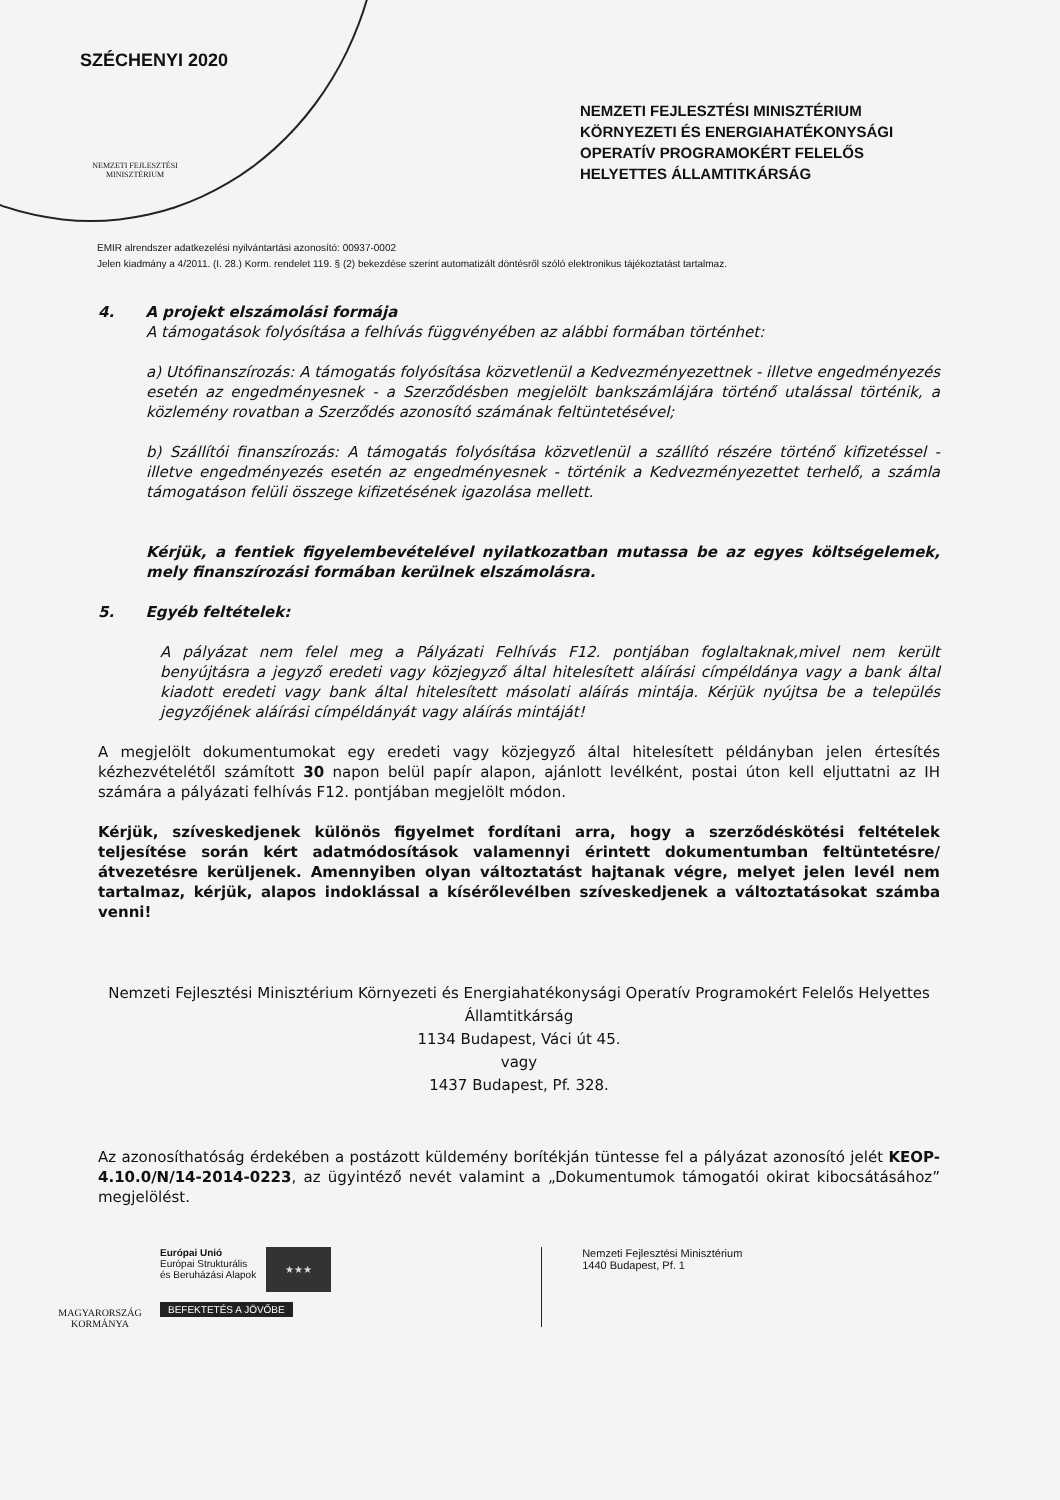SZÉCHENYI 2020
NEMZETI FEJLESZTÉSI MINISZTÉRIUM
NEMZETI FEJLESZTÉSI MINISZTÉRIUM KÖRNYEZETI ÉS ENERGIAHATÉKONYSÁGI OPERATÍV PROGRAMOKÉRT FELELŐS HELYETTES ÁLLAMTITKÁRSÁG
EMIR alrendszer adatkezelési nyilvántartási azonosító: 00937-0002
Jelen kiadmány a 4/2011. (I. 28.) Korm. rendelet 119. § (2) bekezdése szerint automatizált döntésről szóló elektronikus tájékoztatást tartalmaz.
4. A projekt elszámolási formája
A támogatások folyósítása a felhívás függvényében az alábbi formában történhet:
a) Utófinanszírozás: A támogatás folyósítása közvetlenül a Kedvezményezettnek - illetve engedményezés esetén az engedményesnek - a Szerződésben megjelölt bankszámlájára történő utalással történik, a közlemény rovatban a Szerződés azonosító számának feltüntetésével;
b) Szállítói finanszírozás: A támogatás folyósítása közvetlenül a szállító részére történő kifizetéssel - illetve engedményezés esetén az engedményesnek - történik a Kedvezményezettet terhelő, a számla támogatáson felüli összege kifizetésének igazolása mellett.
Kérjük, a fentiek figyelembevételével nyilatkozatban mutassa be az egyes költségelemek, mely finanszírozási formában kerülnek elszámolásra.
5. Egyéb feltételek:
A pályázat nem felel meg a Pályázati Felhívás F12. pontjában foglaltaknak,mivel nem került benyújtásra a jegyző eredeti vagy közjegyző által hitelesített aláírási címpéldánya vagy a bank által kiadott eredeti vagy bank által hitelesített másolati aláírás mintája. Kérjük nyújtsa be a település jegyzőjének aláírási címpéldányát vagy aláírás mintáját!
A megjelölt dokumentumokat egy eredeti vagy közjegyző által hitelesített példányban jelen értesítés kézhezvételétől számított 30 napon belül papír alapon, ajánlott levélként, postai úton kell eljuttatni az IH számára a pályázati felhívás F12. pontjában megjelölt módon.
Kérjük, szíveskedjenek különös figyelmet fordítani arra, hogy a szerződéskötési feltételek teljesítése során kért adatmódosítások valamennyi érintett dokumentumban feltüntetésre/átvezetésre kerüljenek. Amennyiben olyan változtatást hajtanak végre, melyet jelen levél nem tartalmaz, kérjük, alapos indoklással a kísérőlevélben szíveskedjenek a változtatásokat számba venni!
Nemzeti Fejlesztési Minisztérium Környezeti és Energiahatékonysági Operatív Programokért Felelős Helyettes Államtitkárság
1134 Budapest, Váci út 45.
vagy
1437 Budapest, Pf. 328.
Az azonosíthatóság érdekében a postázott küldemény borítékján tüntesse fel a pályázat azonosító jelét KEOP-4.10.0/N/14-2014-0223, az ügyintéző nevét valamint a „Dokumentumok támogatói okirat kibocsátásához” megjelölést.
MAGYARORSZÁG KORMÁNYA
Európai Unió
Európai Strukturális
és Beruházási Alapok
★★★
BEFEKTETÉS A JÖVŐBE
Nemzeti Fejlesztési Minisztérium
1440 Budapest, Pf. 1